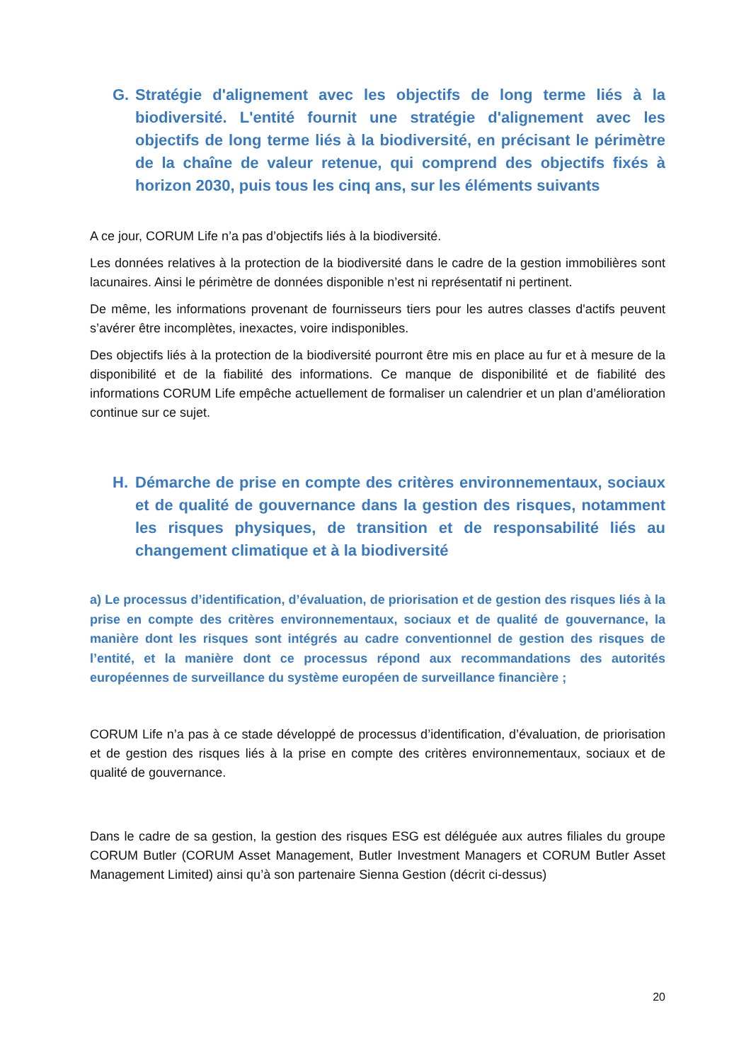G. Stratégie d'alignement avec les objectifs de long terme liés à la biodiversité. L'entité fournit une stratégie d'alignement avec les objectifs de long terme liés à la biodiversité, en précisant le périmètre de la chaîne de valeur retenue, qui comprend des objectifs fixés à horizon 2030, puis tous les cinq ans, sur les éléments suivants
A ce jour, CORUM Life n’a pas d’objectifs liés à la biodiversité.
Les données relatives à la protection de la biodiversité dans le cadre de la gestion immobilières sont lacunaires. Ainsi le périmètre de données disponible n’est ni représentatif ni pertinent.
De même, les informations provenant de fournisseurs tiers pour les autres classes d'actifs peuvent s’avérer être incomplètes, inexactes, voire indisponibles.
Des objectifs liés à la protection de la biodiversité pourront être mis en place au fur et à mesure de la disponibilité et de la fiabilité des informations. Ce manque de disponibilité et de fiabilité des informations CORUM Life empêche actuellement de formaliser un calendrier et un plan d’amélioration continue sur ce sujet.
H. Démarche de prise en compte des critères environnementaux, sociaux et de qualité de gouvernance dans la gestion des risques, notamment les risques physiques, de transition et de responsabilité liés au changement climatique et à la biodiversité
a) Le processus d’identification, d’évaluation, de priorisation et de gestion des risques liés à la prise en compte des critères environnementaux, sociaux et de qualité de gouvernance, la manière dont les risques sont intégrés au cadre conventionnel de gestion des risques de l’entité, et la manière dont ce processus répond aux recommandations des autorités européennes de surveillance du système européen de surveillance financière ;
CORUM Life n’a pas à ce stade développé de processus d’identification, d’évaluation, de priorisation et de gestion des risques liés à la prise en compte des critères environnementaux, sociaux et de qualité de gouvernance.
Dans le cadre de sa gestion, la gestion des risques ESG est déléguée aux autres filiales du groupe CORUM Butler (CORUM Asset Management, Butler Investment Managers et CORUM Butler Asset Management Limited) ainsi qu’à son partenaire Sienna Gestion (décrit ci-dessus)
20